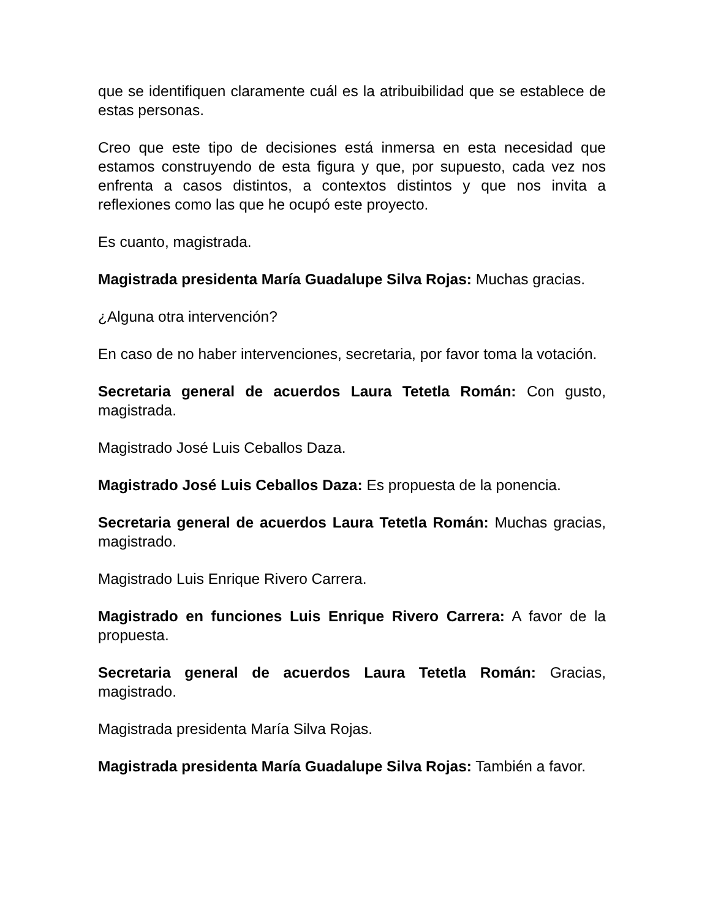que se identifiquen claramente cuál es la atribuibilidad que se establece de estas personas.
Creo que este tipo de decisiones está inmersa en esta necesidad que estamos construyendo de esta figura y que, por supuesto, cada vez nos enfrenta a casos distintos, a contextos distintos y que nos invita a reflexiones como las que he ocupó este proyecto.
Es cuanto, magistrada.
Magistrada presidenta María Guadalupe Silva Rojas: Muchas gracias.
¿Alguna otra intervención?
En caso de no haber intervenciones, secretaria, por favor toma la votación.
Secretaria general de acuerdos Laura Tetetla Román: Con gusto, magistrada.
Magistrado José Luis Ceballos Daza.
Magistrado José Luis Ceballos Daza: Es propuesta de la ponencia.
Secretaria general de acuerdos Laura Tetetla Román: Muchas gracias, magistrado.
Magistrado Luis Enrique Rivero Carrera.
Magistrado en funciones Luis Enrique Rivero Carrera: A favor de la propuesta.
Secretaria general de acuerdos Laura Tetetla Román: Gracias, magistrado.
Magistrada presidenta María Silva Rojas.
Magistrada presidenta María Guadalupe Silva Rojas: También a favor.